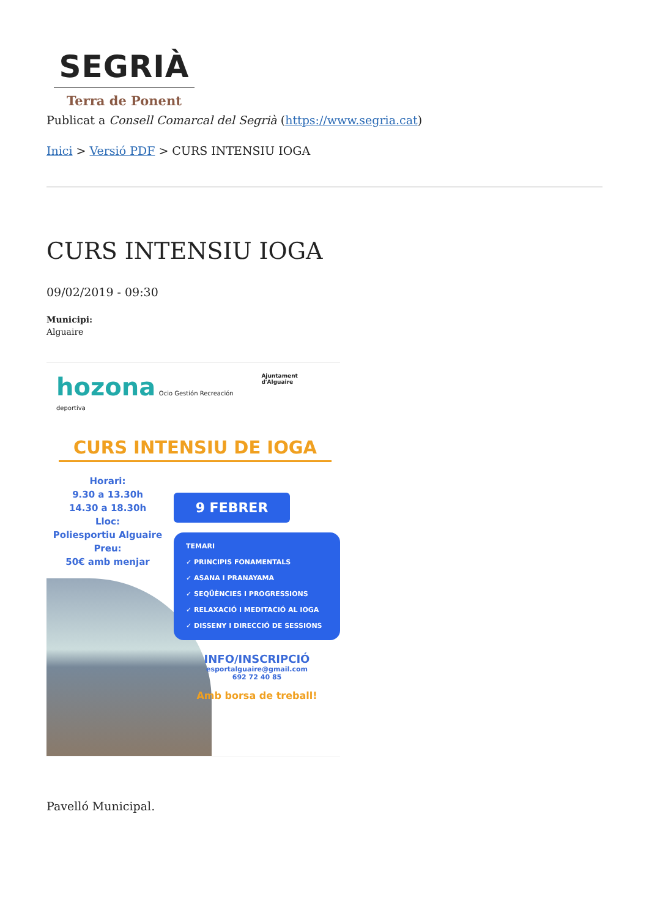SEGRIÀ
Terra de Ponent
Publicat a Consell Comarcal del Segrià (https://www.segria.cat)
Inici > Versió PDF > CURS INTENSIU IOGA
CURS INTENSIU IOGA
09/02/2019 - 09:30
Municipi:
Alguaire
hozona Ocio Gestión Recreación deportiva
Ajuntament d'Alguaire
CURS INTENSIU DE IOGA
Horari:
9.30 a 13.30h
14.30 a 18.30h
Lloc:
Poliesportiu Alguaire
Preu:
50€ amb menjar
9 FEBRER
TEMARI
✓ PRINCIPIS FONAMENTALS
✓ ASANA I PRANAYAMA
✓ SEQÜÈNCIES I PROGRESSIONS
✓ RELAXACIÓ I MEDITACIÓ AL IOGA
✓ DISSENY I DIRECCIÓ DE SESSIONS
INFO/INSCRIPCIÓ
esportalguaire@gmail.com
692 72 40 85
Amb borsa de treball!
Pavelló Municipal.